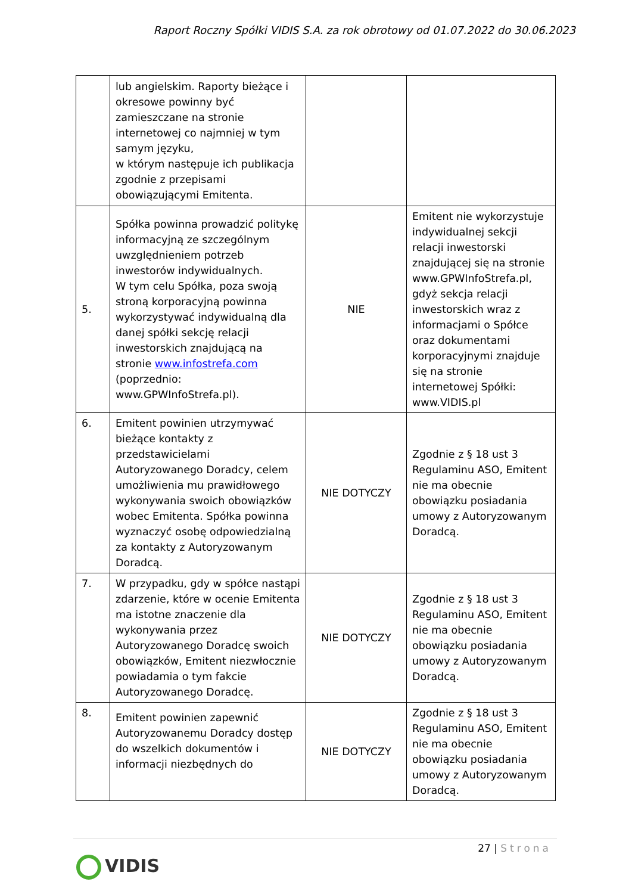Raport Roczny Spółki VIDIS S.A. za rok obrotowy od 01.07.2022 do 30.06.2023
| | lub angielskim. Raporty bieżące i okresowe powinny być zamieszczane na stronie internetowej co najmniej w tym samym języku, w którym następuje ich publikacja zgodnie z przepisami obowiązującymi Emitenta. | | |
| 5. | Spółka powinna prowadzić politykę informacyjną ze szczególnym uwzględnieniem potrzeb inwestorów indywidualnych. W tym celu Spółka, poza swoją stroną korporacyjną powinna wykorzystywać indywidualną dla danej spółki sekcję relacji inwestorskich znajdującą na stronie www.infostrefa.com (poprzednio: www.GPWInfoStrefa.pl). | NIE | Emitent nie wykorzystuje indywidualnej sekcji relacji inwestorski znajdującej się na stronie www.GPWInfoStrefa.pl, gdyż sekcja relacji inwestorskich wraz z informacjami o Spółce oraz dokumentami korporacyjnymi znajduje się na stronie internetowej Spółki: www.VIDIS.pl |
| 6. | Emitent powinien utrzymywać bieżące kontakty z przedstawicielami Autoryzowanego Doradcy, celem umożliwienia mu prawidłowego wykonywania swoich obowiązków wobec Emitenta. Spółka powinna wyznaczyć osobę odpowiedzialną za kontakty z Autoryzowanym Doradcą. | NIE DOTYCZY | Zgodnie z § 18 ust 3 Regulaminu ASO, Emitent nie ma obecnie obowiązku posiadania umowy z Autoryzowanym Doradcą. |
| 7. | W przypadku, gdy w spółce nastąpi zdarzenie, które w ocenie Emitenta ma istotne znaczenie dla wykonywania przez Autoryzowanego Doradcę swoich obowiązków, Emitent niezwłocznie powiadamia o tym fakcie Autoryzowanego Doradcę. | NIE DOTYCZY | Zgodnie z § 18 ust 3 Regulaminu ASO, Emitent nie ma obecnie obowiązku posiadania umowy z Autoryzowanym Doradcą. |
| 8. | Emitent powinien zapewnić Autoryzowanemu Doradcy dostęp do wszelkich dokumentów i informacji niezbędnych do | NIE DOTYCZY | Zgodnie z § 18 ust 3 Regulaminu ASO, Emitent nie ma obecnie obowiązku posiadania umowy z Autoryzowanym Doradcą. |
27 | Strona
VIDIS